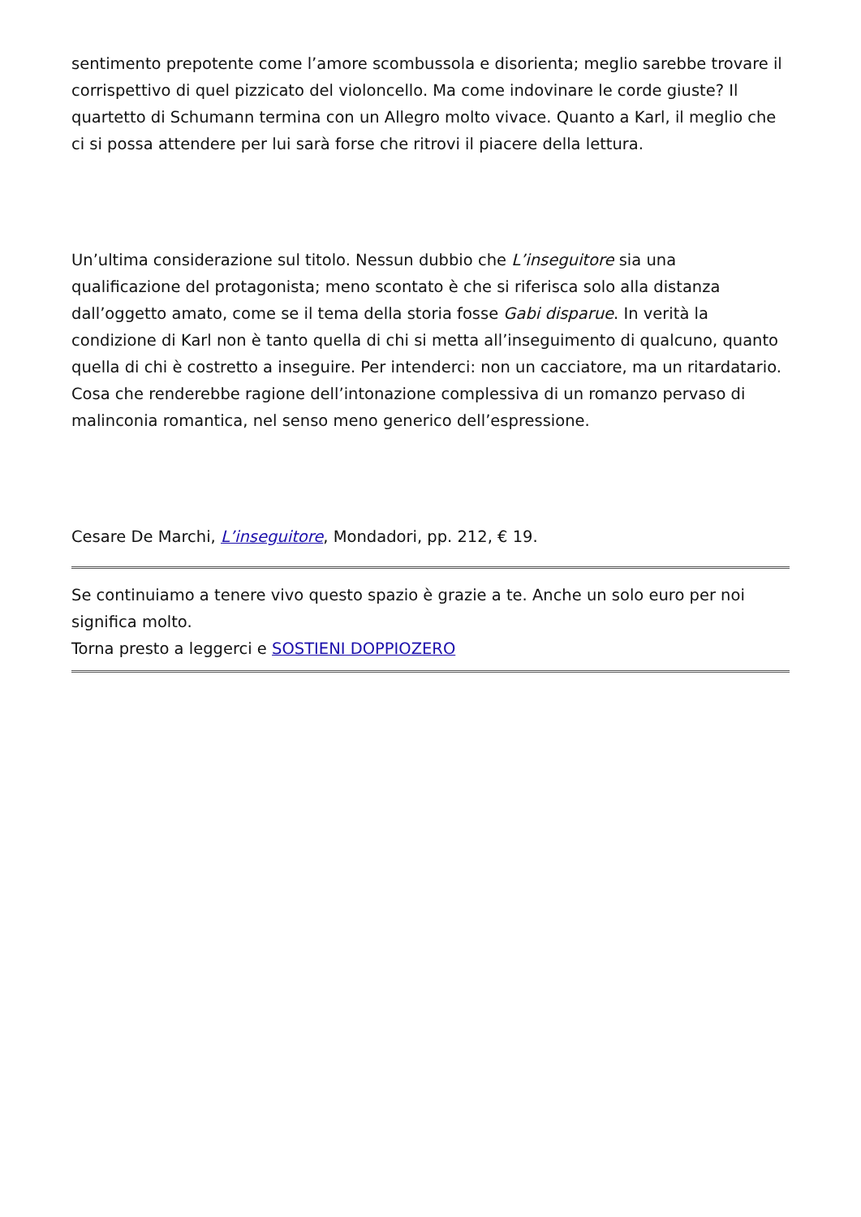sentimento prepotente come l’amore scombussola e disorienta; meglio sarebbe trovare il corrispettivo di quel pizzicato del violoncello. Ma come indovinare le corde giuste? Il quartetto di Schumann termina con un Allegro molto vivace. Quanto a Karl, il meglio che ci si possa attendere per lui sarà forse che ritrovi il piacere della lettura.
Un’ultima considerazione sul titolo. Nessun dubbio che L’inseguitore sia una qualificazione del protagonista; meno scontato è che si riferisca solo alla distanza dall’oggetto amato, come se il tema della storia fosse Gabi disparue. In verità la condizione di Karl non è tanto quella di chi si metta all’inseguimento di qualcuno, quanto quella di chi è costretto a inseguire. Per intenderci: non un cacciatore, ma un ritardatario. Cosa che renderebbe ragione dell’intonazione complessiva di un romanzo pervaso di malinconia romantica, nel senso meno generico dell’espressione.
Cesare De Marchi, L’inseguitore, Mondadori, pp. 212, € 19.
Se continuiamo a tenere vivo questo spazio è grazie a te. Anche un solo euro per noi significa molto.
Torna presto a leggerci e SOSTIENI DOPPIOZERO